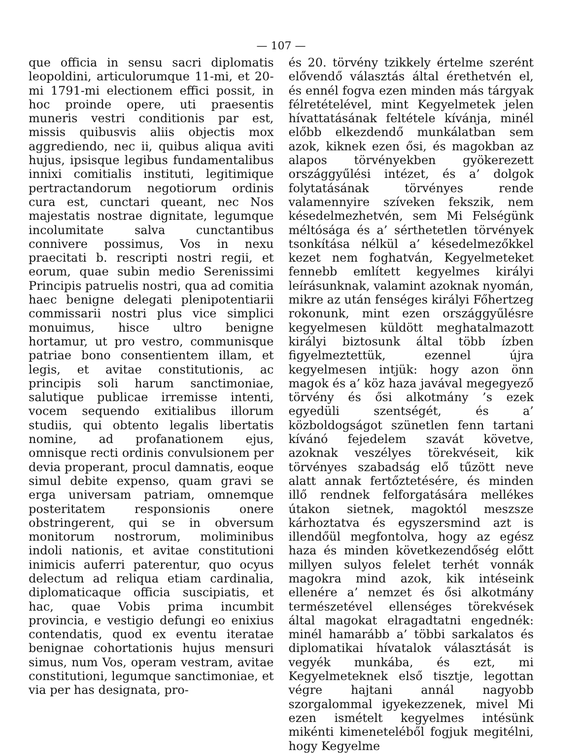— 107 —
que officia in sensu sacri diplomatis leopoldini, articulorumque 11-mi, et 20-mi 1791-mi electionem effici possit, in hoc proinde opere, uti praesentis muneris vestri conditionis par est, missis quibusvis aliis objectis mox aggrediendo, nec ii, quibus aliqua aviti hujus, ipsisque legibus fundamentalibus innixi comitialis instituti, legitimique pertractandorum negotiorum ordinis cura est, cunctari queant, nec Nos majestatis nostrae dignitate, legumque incolumitate salva cunctantibus connivere possimus, Vos in nexu praecitati b. rescripti nostri regii, et eorum, quae subin medio Serenissimi Principis patruelis nostri, qua ad comitia haec benigne delegati plenipotentiarii commissarii nostri plus vice simplici monuimus, hisce ultro benigne hortamur, ut pro vestro, communisque patriae bono consentientem illam, et legis, et avitae constitutionis, ac principis soli harum sanctimoniae, salutique publicae irremisse intenti, vocem sequendo exitialibus illorum studiis, qui obtento legalis libertatis nomine, ad profanationem ejus, omnisque recti ordinis convulsionem per devia properant, procul damnatis, eoque simul debite expenso, quam gravi se erga universam patriam, omnemque posteritatem responsionis onere obstringerent, qui se in obversum monitorum nostrorum, moliminibus indoli nationis, et avitae constitutioni inimicis auferri paterentur, quo ocyus delectum ad reliqua etiam cardinalia, diplomaticaque officia suscipiatis, et hac, quae Vobis prima incumbit provincia, e vestigio defungi eo enixius contendatis, quod ex eventu iteratae benignae cohortationis hujus mensuri simus, num Vos, operam vestram, avitae constitutioni, legumque sanctimoniae, et via per has designata, pro-
és 20. törvény tzikkely értelme szerént elővendő választás által érethetvén el, és ennél fogva ezen minden más tárgyak félretételével, mint Kegyelmetek jelen hívattatásának feltétele kívánja, minél előbb elkezdendő munkálatban sem azok, kiknek ezen ősi, és magokban az alapos törvényekben gyökerezett országgyűlési intézet, és a’ dolgok folytatásának törvényes rende valamennyire szíveken fekszik, nem késedelmezhetvén, sem Mi Felségünk méltósága és a’ sérthetetlen törvények tsonkítása nélkül a’ késedelmezőkkel kezet nem foghatván, Kegyelmeteket fennebb említett kegyelmes királyi leírásunknak, valamint azoknak nyomán, mikre az után fenséges királyi Főhertzeg rokonunk, mint ezen országgyűlésre kegyelmesen küldött meghatalmazott királyi biztosunk által több ízben figyelmeztettük, ezennel újra kegyelmesen intjük: hogy azon önn magok és a’ köz haza javával megegyező törvény és ősi alkotmány ’s ezek egyedüli szentségét, és a’ közboldogságot szünetlen fenn tartani kívánó fejedelem szavát követve, azoknak veszélyes törekvéseit, kik törvényes szabadság elő tűzött neve alatt annak fertőztetésére, és minden illő rendnek felforgatására mellékes útakon sietnek, magoktól meszsze kárhoztatva és egyszersmind azt is illendőül megfontolva, hogy az egész haza és minden következendőség előtt millyen sulyos felelet terhét vonnák magokra mind azok, kik intéseink ellenére a’ nemzet és ősi alkotmány természetével ellenséges törekvések által magokat elragadtatni engednék: minél hamarább a’ többi sarkalatos és diplomatikai hívatalok választását is vegyék munkába, és ezt, mi Kegyelmeteknek első tisztje, legottan végre hajtani annál nagyobb szorgalommal igyekezzenek, mivel Mi ezen ismételt kegyelmes intésünk mikénti kimeneteléből fogjuk megitélni, hogy Kegyelme